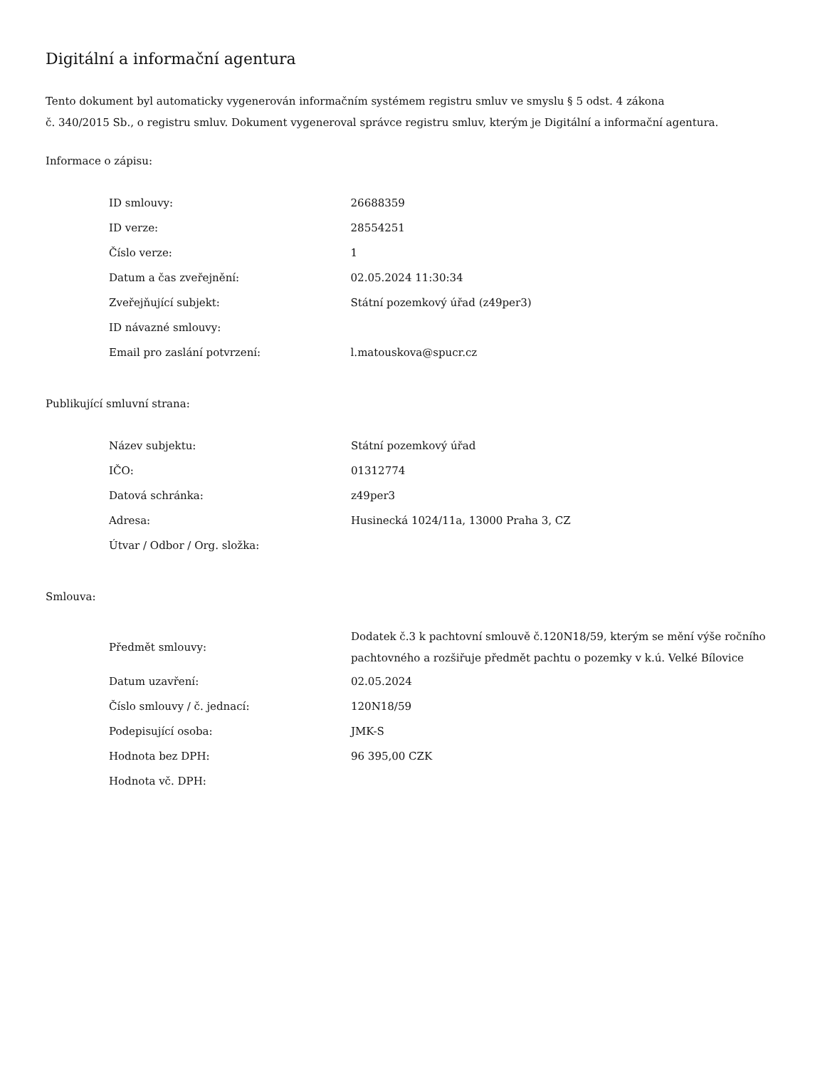Digitální a informační agentura
Tento dokument byl automaticky vygenerován informačním systémem registru smluv ve smyslu § 5 odst. 4 zákona
č. 340/2015 Sb., o registru smluv. Dokument vygeneroval správce registru smluv, kterým je Digitální a informační agentura.
Informace o zápisu:
| ID smlouvy: | 26688359 |
| ID verze: | 28554251 |
| Číslo verze: | 1 |
| Datum a čas zveřejnění: | 02.05.2024 11:30:34 |
| Zveřejňující subjekt: | Státní pozemkový úřad (z49per3) |
| ID návazné smlouvy: | |
| Email pro zaslání potvrzení: | l.matouskova@spucr.cz |
Publikující smluvní strana:
| Název subjektu: | Státní pozemkový úřad |
| IČO: | 01312774 |
| Datová schránka: | z49per3 |
| Adresa: | Husinecká 1024/11a, 13000 Praha 3, CZ |
| Útvar / Odbor / Org. složka: | |
Smlouva:
| Předmět smlouvy: | Dodatek č.3 k pachtovní smlouvě č.120N18/59, kterým se mění výše ročního pachtovného a rozšiřuje předmět pachtu o pozemky v k.ú. Velké Bílovice |
| Datum uzavření: | 02.05.2024 |
| Číslo smlouvy / č. jednací: | 120N18/59 |
| Podepisující osoba: | JMK-S |
| Hodnota bez DPH: | 96 395,00 CZK |
| Hodnota vč. DPH: | |